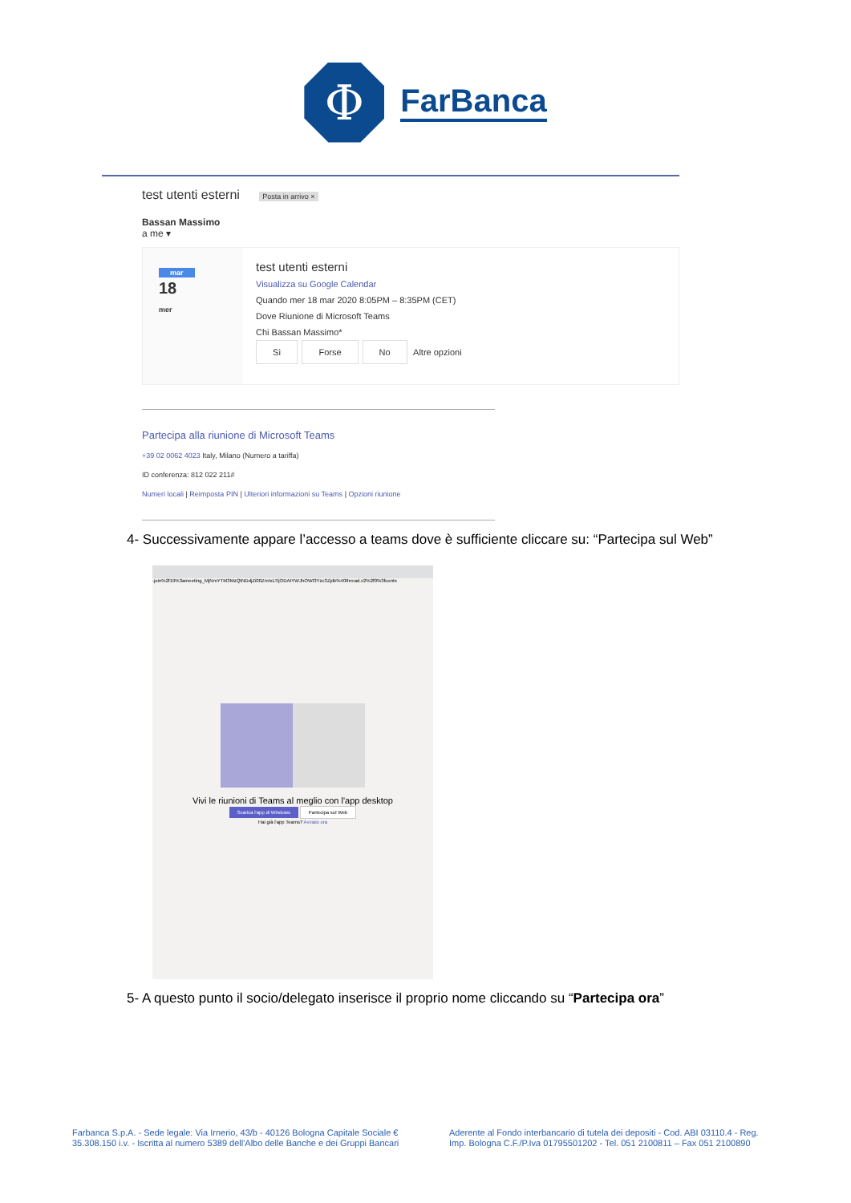Φ
FarBanca
test utenti esterni Posta in arrivo ×
Bassan Massimo
a me ▾
mar
18
mer
test utenti esterni
Visualizza su Google Calendar
Quando mer 18 mar 2020 8:05PM – 8:35PM (CET)
Dove Riunione di Microsoft Teams
Chi Bassan Massimo*
Sì Forse No Altre opzioni
Partecipa alla riunione di Microsoft Teams
+39 02 0062 4023 Italy, Milano (Numero a tariffa)
ID conferenza: 812 022 211#
Numeri locali | Reimposta PIN | Ulteriori informazioni su Teams | Opzioni riunione
4- Successivamente appare l’accesso a teams dove è sufficiente cliccare su: “Partecipa sul Web”
-join%2f19%3ameeting_MjNmYTM3MzQtNDdjZi00ZmIxLTljODAtYWJhOWI3Yzc3Zjdk%40thread.v2%2f0%3fconte
Vivi le riunioni di Teams al meglio con l'app desktop
Scarica l'app di Windows Partecipa sul Web
Hai già l'app Teams? Avvialo ora
5- A questo punto il socio/delegato inserisce il proprio nome cliccando su “Partecipa ora”
Farbanca S.p.A. - Sede legale: Via Irnerio, 43/b - 40126 Bologna Capitale Sociale € 35.308.150 i.v. - Iscritta al numero 5389 dell'Albo delle Banche e dei Gruppi Bancari
Aderente al Fondo interbancario di tutela dei depositi - Cod. ABI 03110.4 - Reg. Imp. Bologna C.F./P.Iva 01795501202 - Tel. 051 2100811 – Fax 051 2100890